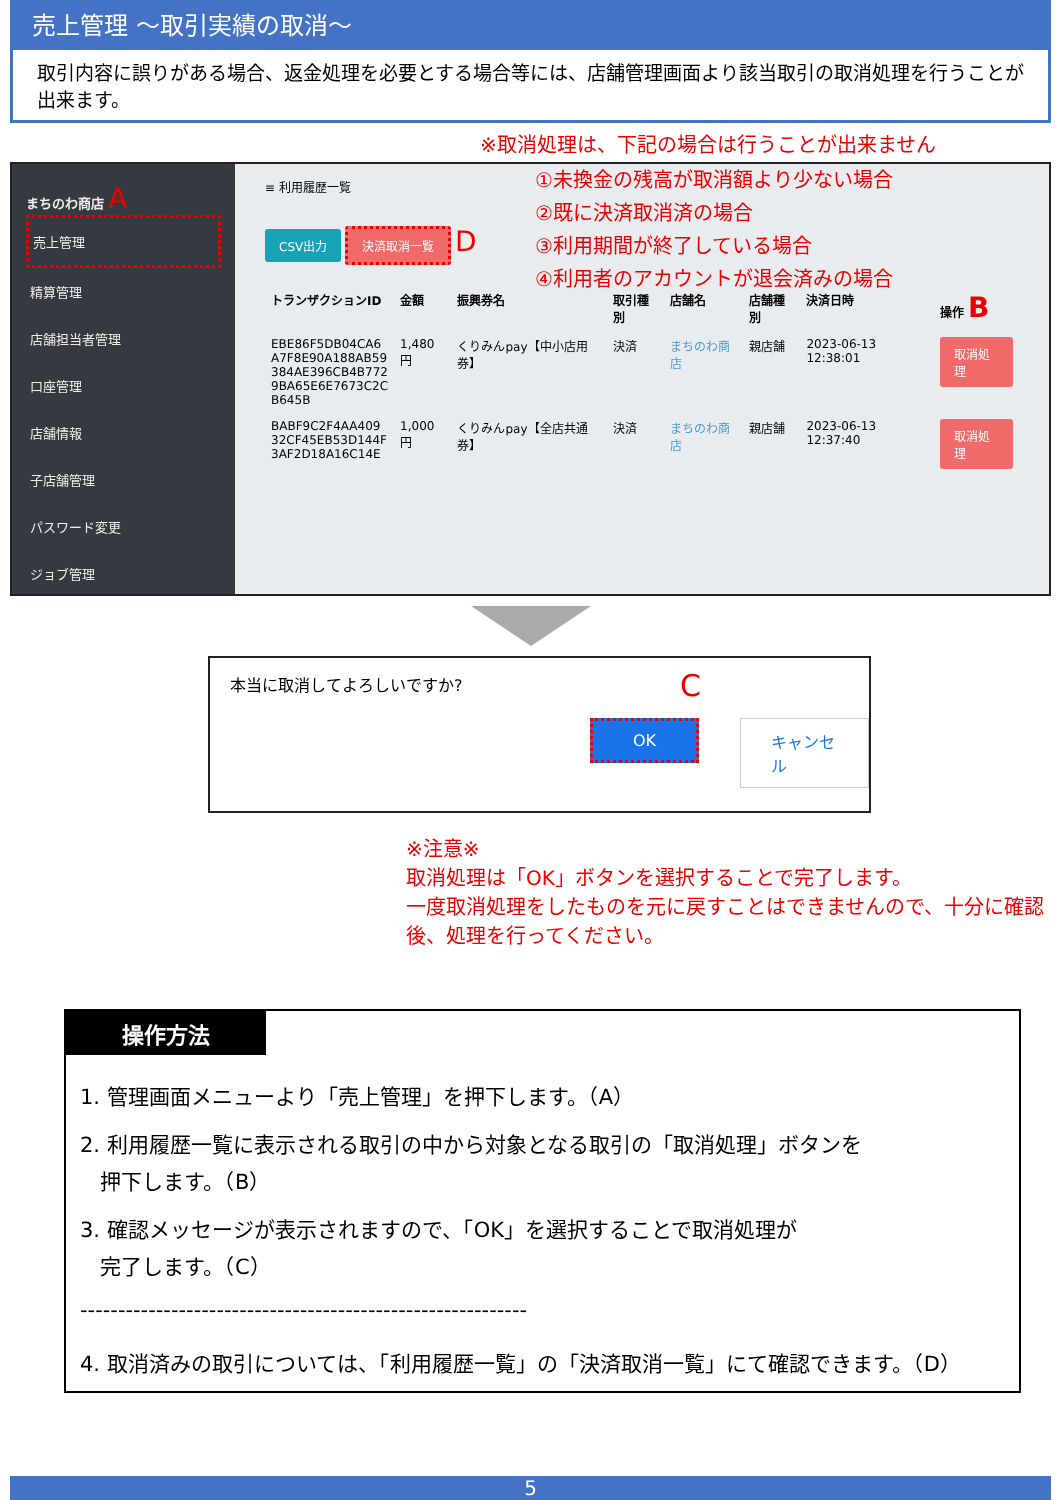売上管理 ～取引実績の取消～
取引内容に誤りがある場合、返金処理を必要とする場合等には、店舗管理画面より該当取引の取消処理を行うことが出来ます。
※取消処理は、下記の場合は行うことが出来ません
まちのわ商店 A
売上管理
精算管理
店舗担当者管理
口座管理
店舗情報
子店舗管理
パスワード変更
ジョブ管理
①未換金の残高が取消額より少ない場合
②既に決済取消済の場合
③利用期間が終了している場合
④利用者のアカウントが退会済みの場合
≡ 利用履歴一覧
CSV出力 決済取消一覧 D
| トランザクションID | 金額 | 振興券名 | 取引種別 | 店舗名 | 店舗種別 | 決済日時 | 操作 B |
| --- | --- | --- | --- | --- | --- | --- | --- |
| EBE86F5DB04CA6 A7F8E90A188AB59 384AE396CB4B772 9BA65E6E7673C2C B645B | 1,480円 | くりみんpay【中小店用券】 | 決済 | まちのわ商店 | 親店舗 | 2023-06-13 12:38:01 | 取消処理 |
| BABF9C2F4AA409 32CF45EB53D144F 3AF2D18A16C14E | 1,000円 | くりみんpay【全店共通券】 | 決済 | まちのわ商店 | 親店舗 | 2023-06-13 12:37:40 | 取消処理 |
本当に取消してよろしいですか? C
OK キャンセル
※注意※
取消処理は「OK」ボタンを選択することで完了します。
一度取消処理をしたものを元に戻すことはできませんので、十分に確認後、処理を行ってください。
操作方法
1. 管理画面メニューより「売上管理」を押下します。（A）
2. 利用履歴一覧に表示される取引の中から対象となる取引の「取消処理」ボタンを
押下します。（B）
3. 確認メッセージが表示されますので、「OK」を選択することで取消処理が
完了します。（C）
-----------------------------------------------------------
4. 取消済みの取引については、「利用履歴一覧」の「決済取消一覧」にて確認できます。（D）
5